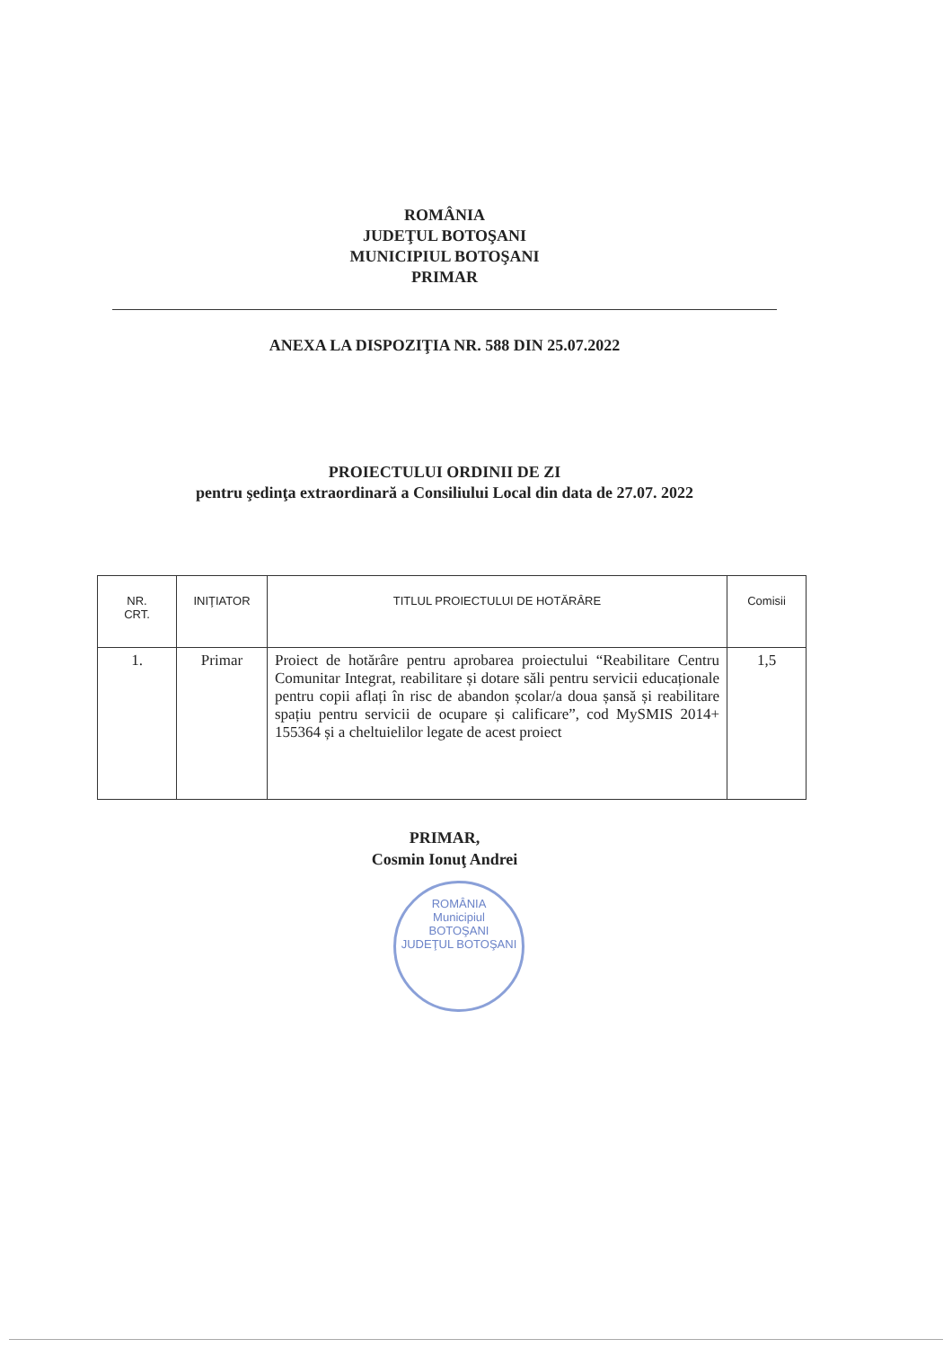ROMÂNIA
JUDEŢUL BOTOŞANI
MUNICIPIUL BOTOŞANI
PRIMAR
ANEXA LA DISPOZIŢIA NR. 588 DIN 25.07.2022
PROIECTULUI ORDINII DE ZI
pentru şedinţa extraordinară a Consiliului Local din data de 27.07. 2022
| NR. CRT. | INIŢIATOR | TITLUL PROIECTULUI DE HOTĂRÂRE | Comisii |
| --- | --- | --- | --- |
| 1. | Primar | Proiect de hotărâre pentru aprobarea proiectului “Reabilitare Centru Comunitar Integrat, reabilitare și dotare săli pentru servicii educaționale pentru copii aflați în risc de abandon școlar/a doua șansă și reabilitare spațiu pentru servicii de ocupare și calificare”, cod MySMIS 2014+ 155364 și a cheltuielilor legate de acest proiect | 1,5 |
PRIMAR,
Cosmin Ionuţ Andrei
ROMÂNIA
Municipiul
BOTOŞANI
JUDEŢUL BOTOŞANI